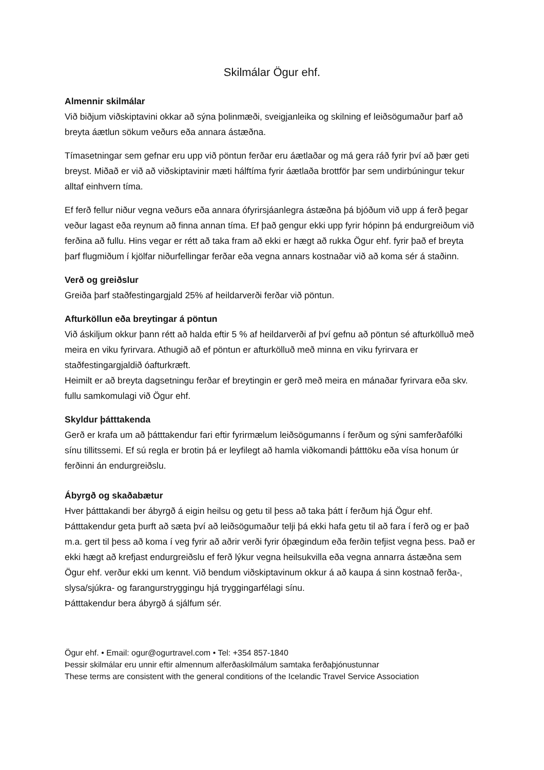Skilmálar Ögur ehf.
Almennir skilmálar
Við biðjum viðskiptavini okkar að sýna þolinmæði, sveigjanleika og skilning ef leiðsögumaður þarf að breyta áætlun sökum veðurs eða annara ástæðna.
Tímasetningar sem gefnar eru upp við pöntun ferðar eru áætlaðar og má gera ráð fyrir því að þær geti breyst. Miðað er við að viðskiptavinir mæti hálftíma fyrir áætlaða brottför þar sem undirbúningur tekur alltaf einhvern tíma.
Ef ferð fellur niður vegna veðurs eða annara ófyrirsjáanlegra ástæðna þá bjóðum við upp á ferð þegar veður lagast eða reynum að finna annan tíma. Ef það gengur ekki upp fyrir hópinn þá endurgreiðum við ferðina að fullu. Hins vegar er rétt að taka fram að ekki er hægt að rukka Ögur ehf. fyrir það ef breyta þarf flugmiðum í kjölfar niðurfellingar ferðar eða vegna annars kostnaðar við að koma sér á staðinn.
Verð og greiðslur
Greiða þarf staðfestingargjald 25% af heildarverði ferðar við pöntun.
Afturköllun eða breytingar á pöntun
Við áskiljum okkur þann rétt að halda eftir 5 % af heildarverði af því gefnu að pöntun sé afturkölluð með meira en viku fyrirvara. Athugið að ef pöntun er afturkölluð með minna en viku fyrirvara er staðfestingargjaldið óafturkræft.
Heimilt er að breyta dagsetningu ferðar ef breytingin er gerð með meira en mánaðar fyrirvara eða skv. fullu samkomulagi við Ögur ehf.
Skyldur þátttakenda
Gerð er krafa um að þátttakendur fari eftir fyrirmælum leiðsögumanns í ferðum og sýni samferðafólki sínu tillitssemi. Ef sú regla er brotin þá er leyfilegt að hamla viðkomandi þátttöku eða vísa honum úr ferðinni án endurgreiðslu.
Ábyrgð og skaðabætur
Hver þátttakandi ber ábyrgð á eigin heilsu og getu til þess að taka þátt í ferðum hjá Ögur ehf. Þátttakendur geta þurft að sæta því að leiðsögumaður telji þá ekki hafa getu til að fara í ferð og er það m.a. gert til þess að koma í veg fyrir að aðrir verði fyrir óþægindum eða ferðin tefjist vegna þess. Það er ekki hægt að krefjast endurgreiðslu ef ferð lýkur vegna heilsukvilla eða vegna annarra ástæðna sem Ögur ehf. verður ekki um kennt. Við bendum viðskiptavinum okkur á að kaupa á sinn kostnað ferða-, slysa/sjúkra- og farangurstryggingu hjá tryggingarfélagi sínu.
Þátttakendur bera ábyrgð á sjálfum sér.
Ögur ehf. • Email: ogur@ogurtravel.com • Tel: +354 857-1840
Þessir skilmálar eru unnir eftir almennum alferðaskilmálum samtaka ferðaþjónustunnar
These terms are consistent with the general conditions of the Icelandic Travel Service Association